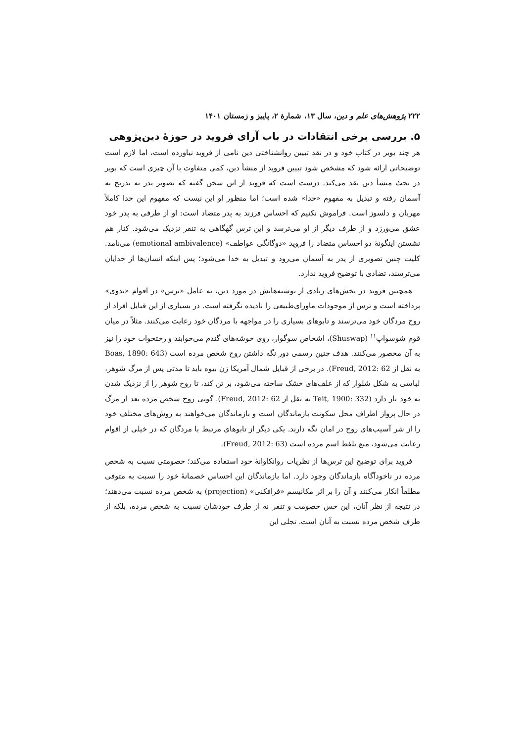۲۲۲ پژوهش‌های علم و دین، سال ۱۳، شمارهٔ ۲، پاییز و زمستان ۱۴۰۱
۵. بررسی برخی انتقادات در باب آرای فروید در حوزهٔ دین‌پژوهی
هر چند بویر در کتاب خود و در نقد تبیین روانشناختی دین نامی از فروید نیاورده است، اما لازم است توضیحاتی ارائه شود که مشخص شود تبیین فروید از منشأ دین، کمی متفاوت با آن چیزی است که بویر در بحث منشأ دین نقد می‌کند. درست است که فروید از این سخن گفته که تصویر پدر به تدریج به آسمان رفته و تبدیل به مفهوم «خدا» شده است؛ اما منظور او این نیست که مفهوم این خدا کاملاً مهربان و دلسوز است. فراموش نکنیم که احساس فرزند به پدر متضاد است: او از طرفی به پدر خود عشق می‌ورزد و از طرف دیگر از او می‌ترسد و این ترس گهگاهی به تنفر نزدیک می‌شود. کنار هم نشستن اینگونهٔ دو احساس متضاد را فروید «دوگانگی عواطف» (emotional ambivalence) می‌نامد. کلیت چنین تصویری از پدر به آسمان می‌رود و تبدیل به خدا می‌شود؛ پس اینکه انسان‌ها از خدایان می‌ترسند، تضادی با توضیح فروید ندارد.
همچنین فروید در بخش‌های زیادی از نوشته‌هایش در مورد دین، به عامل «ترس» در اقوام «بدوی» پرداخته است و ترس از موجودات ماورای‌طبیعی را نادیده نگرفته است. در بسیاری از این قبایل افراد از روح مردگان خود می‌ترسند و تابوهای بسیاری را در مواجهه با مردگان خود رعایت می‌کنند. مثلاً در میان قوم شوسواپ<sup>۱۱</sup> (Shuswap)، اشخاص سوگوار، روی خوشه‌های گندم می‌خوابند و رختخواب خود را نیز به آن محصور می‌کنند. هدف چنین رسمی دور نگه داشتن روح شخص مرده است (Boas, 1890: 643 به نقل از Freud, 2012: 62). در برخی از قبایل شمال آمریکا زن بیوه باید تا مدتی پس از مرگ شوهر، لباسی به شکل شلوار که از علف‌های خشک ساخته می‌شود، بر تن کند، تا روح شوهر را از نزدیک شدن به خود باز دارد (Teit, 1900: 332 به نقل از Freud, 2012: 62). گویی روح شخص مرده بعد از مرگ در حال پرواز اطراف محل سکونت بازماندگان است و بازماندگان می‌خواهند به روش‌های مختلف خود را از شر آسیب‌های روح در امان نگه دارند. یکی دیگر از تابوهای مرتبط با مردگان که در خیلی از اقوام رعایت می‌شود، منع تلفظ اسم مرده است (Freud, 2012: 63).
فروید برای توضیح این ترس‌ها از نظریات روانکاوانهٔ خود استفاده می‌کند؛ خصومتی نسبت به شخص مرده در ناخودآگاه بازماندگان وجود دارد. اما بازماندگان این احساس خصمانهٔ خود را نسبت به متوفی مطلقاً انکار می‌کنند و آن را بر اثر مکانیسم «فرافکنی» (projection) به شخص مرده نسبت می‌دهند؛ در نتیجه از نظر آنان، این حس خصومت و تنفر نه از طرف خودشان نسبت به شخص مرده، بلکه از طرف شخص مرده نسبت به آنان است. تجلی این